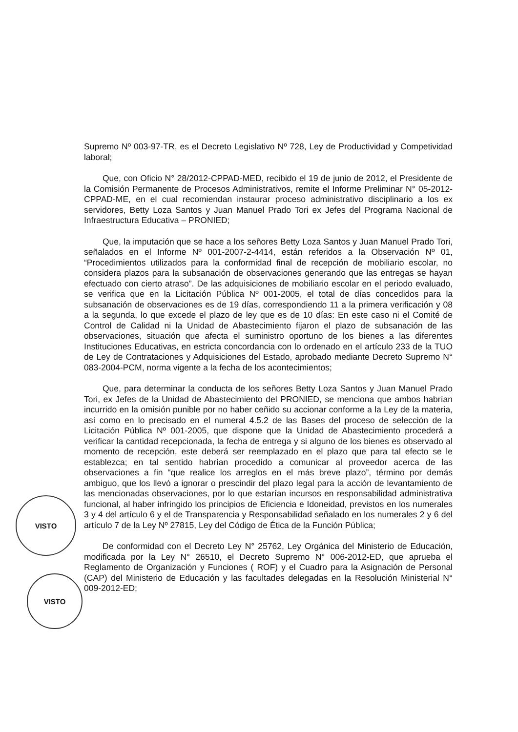VISTO
VISTO
Supremo Nº 003-97-TR, es el Decreto Legislativo Nº 728, Ley de Productividad y Competividad laboral;
Que, con Oficio N° 28/2012-CPPAD-MED, recibido el 19 de junio de 2012, el Presidente de la Comisión Permanente de Procesos Administrativos, remite el Informe Preliminar N° 05-2012-CPPAD-ME, en el cual recomiendan instaurar proceso administrativo disciplinario a los ex servidores, Betty Loza Santos y Juan Manuel Prado Tori ex Jefes del Programa Nacional de Infraestructura Educativa – PRONIED;
Que, la imputación que se hace a los señores Betty Loza Santos y Juan Manuel Prado Tori, señalados en el Informe Nº 001-2007-2-4414, están referidos a la Observación Nº 01, “Procedimientos utilizados para la conformidad final de recepción de mobiliario escolar, no considera plazos para la subsanación de observaciones generando que las entregas se hayan efectuado con cierto atraso”. De las adquisiciones de mobiliario escolar en el periodo evaluado, se verifica que en la Licitación Pública Nº 001-2005, el total de días concedidos para la subsanación de observaciones es de 19 días, correspondiendo 11 a la primera verificación y 08 a la segunda, lo que excede el plazo de ley que es de 10 días: En este caso ni el Comité de Control de Calidad ni la Unidad de Abastecimiento fijaron el plazo de subsanación de las observaciones, situación que afecta el suministro oportuno de los bienes a las diferentes Instituciones Educativas, en estricta concordancia con lo ordenado en el artículo 233 de la TUO de Ley de Contrataciones y Adquisiciones del Estado, aprobado mediante Decreto Supremo N° 083-2004-PCM, norma vigente a la fecha de los acontecimientos;
Que, para determinar la conducta de los señores Betty Loza Santos y Juan Manuel Prado Tori, ex Jefes de la Unidad de Abastecimiento del PRONIED, se menciona que ambos habrían incurrido en la omisión punible por no haber ceñido su accionar conforme a la Ley de la materia, así como en lo precisado en el numeral 4.5.2 de las Bases del proceso de selección de la Licitación Pública Nº 001-2005, que dispone que la Unidad de Abastecimiento procederá a verificar la cantidad recepcionada, la fecha de entrega y si alguno de los bienes es observado al momento de recepción, este deberá ser reemplazado en el plazo que para tal efecto se le establezca; en tal sentido habrían procedido a comunicar al proveedor acerca de las observaciones a fin “que realice los arreglos en el más breve plazo”, término por demás ambiguo, que los llevó a ignorar o prescindir del plazo legal para la acción de levantamiento de las mencionadas observaciones, por lo que estarían incursos en responsabilidad administrativa funcional, al haber infringido los principios de Eficiencia e Idoneidad, previstos en los numerales 3 y 4 del artículo 6 y el de Transparencia y Responsabilidad señalado en los numerales 2 y 6 del artículo 7 de la Ley Nº 27815, Ley del Código de Ética de la Función Pública;
De conformidad con el Decreto Ley N° 25762, Ley Orgánica del Ministerio de Educación, modificada por la Ley N° 26510, el Decreto Supremo N° 006-2012-ED, que aprueba el Reglamento de Organización y Funciones ( ROF) y el Cuadro para la Asignación de Personal (CAP) del Ministerio de Educación y las facultades delegadas en la Resolución Ministerial N° 009-2012-ED;